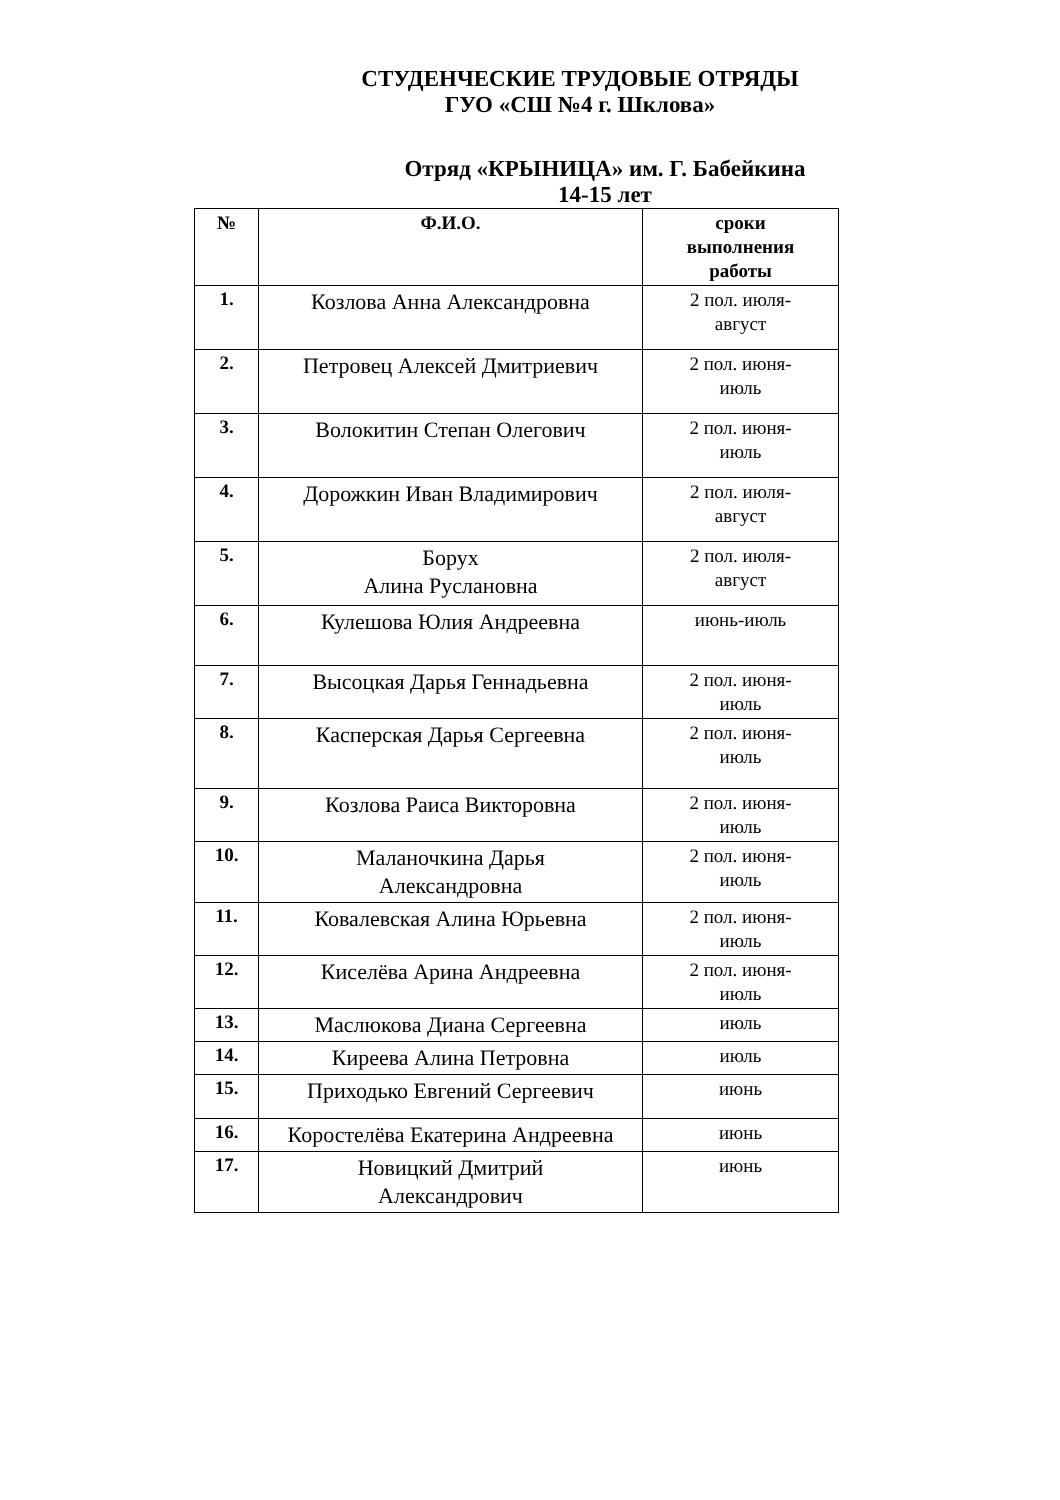СТУДЕНЧЕСКИЕ ТРУДОВЫЕ ОТРЯДЫ
ГУО «СШ №4 г. Шклова»
Отряд «КРЫНИЦА» им. Г. Бабейкина
14-15 лет
| № | Ф.И.О. | сроки выполнения работы |
| --- | --- | --- |
| 1. | Козлова Анна Александровна | 2 пол. июля- август |
| 2. | Петровец Алексей Дмитриевич | 2 пол. июня- июль |
| 3. | Волокитин Степан Олегович | 2 пол. июня- июль |
| 4. | Дорожкин Иван Владимирович | 2 пол. июля- август |
| 5. | Борух Алина Руслановна | 2 пол. июля- август |
| 6. | Кулешова Юлия Андреевна | июнь-июль |
| 7. | Высоцкая Дарья Геннадьевна | 2 пол. июня- июль |
| 8. | Касперская Дарья Сергеевна | 2 пол. июня- июль |
| 9. | Козлова Раиса Викторовна | 2 пол. июня- июль |
| 10. | Маланочкина Дарья Александровна | 2 пол. июня- июль |
| 11. | Ковалевская Алина Юрьевна | 2 пол. июня- июль |
| 12. | Киселёва Арина Андреевна | 2 пол. июня- июль |
| 13. | Маслюкова Диана Сергеевна | июль |
| 14. | Киреева Алина Петровна | июль |
| 15. | Приходько Евгений Сергеевич | июнь |
| 16. | Коростелёва Екатерина Андреевна | июнь |
| 17. | Новицкий Дмитрий Александрович | июнь |